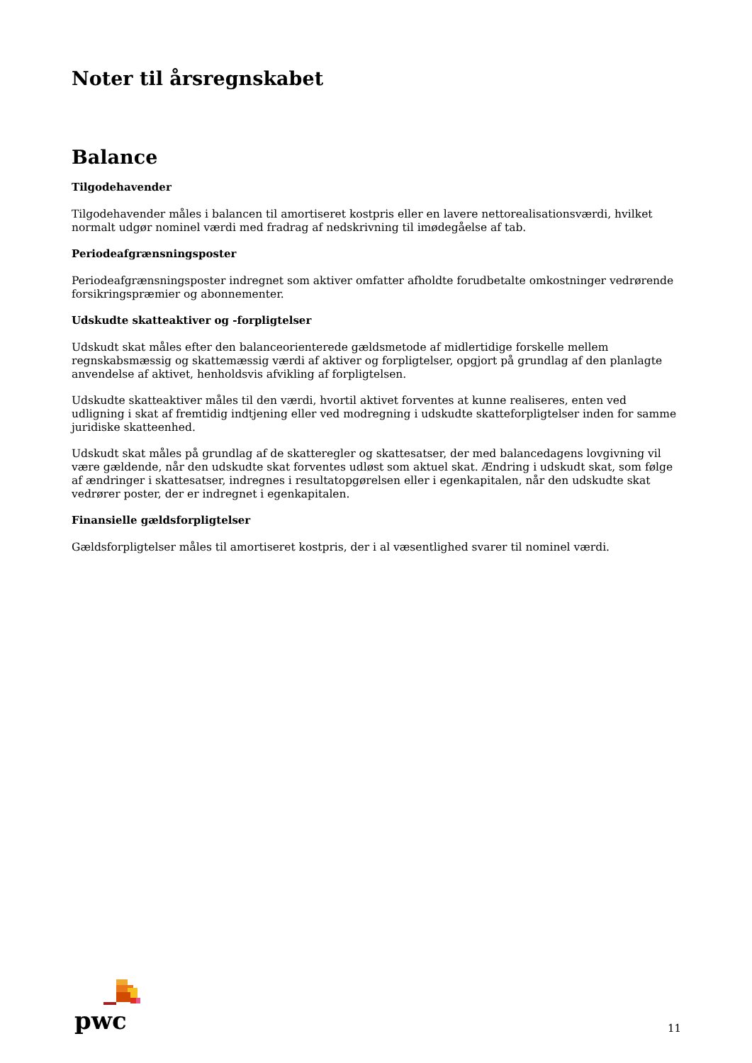Noter til årsregnskabet
Balance
Tilgodehavender
Tilgodehavender måles i balancen til amortiseret kostpris eller en lavere nettorealisationsværdi, hvilket normalt udgør nominel værdi med fradrag af nedskrivning til imødegåelse af tab.
Periodeafgrænsningsposter
Periodeafgrænsningsposter indregnet som aktiver omfatter afholdte forudbetalte omkostninger vedrørende forsikringspræmier og abonnementer.
Udskudte skatteaktiver og -forpligtelser
Udskudt skat måles efter den balanceorienterede gældsmetode af midlertidige forskelle mellem regnskabsmæssig og skattemæssig værdi af aktiver og forpligtelser, opgjort på grundlag af den planlagte anvendelse af aktivet, henholdsvis afvikling af forpligtelsen.
Udskudte skatteaktiver måles til den værdi, hvortil aktivet forventes at kunne realiseres, enten ved udligning i skat af fremtidig indtjening eller ved modregning i udskudte skatteforpligtelser inden for samme juridiske skatteenhed.
Udskudt skat måles på grundlag af de skatteregler og skattesatser, der med balancedagens lovgivning vil være gældende, når den udskudte skat forventes udløst som aktuel skat. Ændring i udskudt skat, som følge af ændringer i skattesatser, indregnes i resultatopgørelsen eller i egenkapitalen, når den udskudte skat vedrører poster, der er indregnet i egenkapitalen.
Finansielle gældsforpligtelser
Gældsforpligtelser måles til amortiseret kostpris, der i al væsentlighed svarer til nominel værdi.
pwc
11